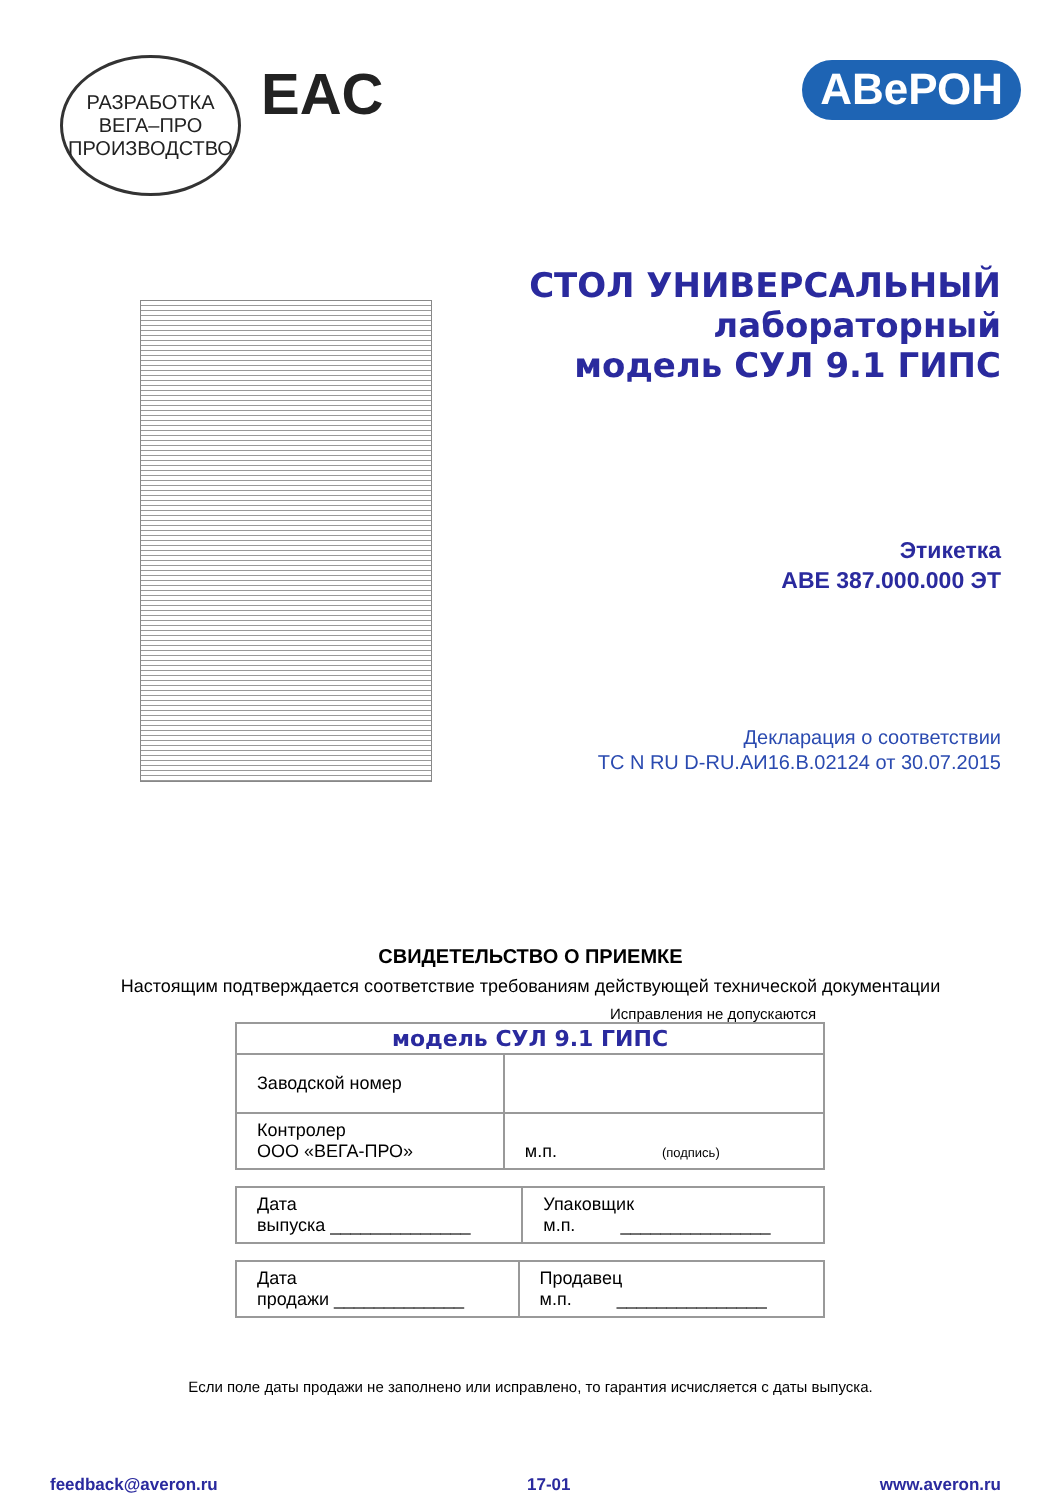РАЗРАБОТКА
ВЕГА–ПРО
ПРОИЗВОДСТВО
EAC
АВеРОН
СТОЛ УНИВЕРСАЛЬНЫЙ
лабораторный
модель СУЛ 9.1 ГИПС
Этикетка
АВЕ 387.000.000 ЭТ
Декларация о соответствии
ТС N RU D-RU.АИ16.В.02124 от 30.07.2015
СВИДЕТЕЛЬСТВО О ПРИЕМКЕ
Настоящим подтверждается соответствие требованиям действующей технической документации
Исправления не допускаются
| модель СУЛ 9.1 ГИПС | |
| Заводской номер | |
| Контролер ООО «ВЕГА-ПРО» | м.п. (подпись) |
| Дата выпуска ______________ | Упаковщик м.п. _______________ |
| Дата продажи _____________ | Продавец м.п. _______________ |
Если поле даты продажи не заполнено или исправлено, то гарантия исчисляется с даты выпуска.
feedback@averon.ru 17-01 www.averon.ru